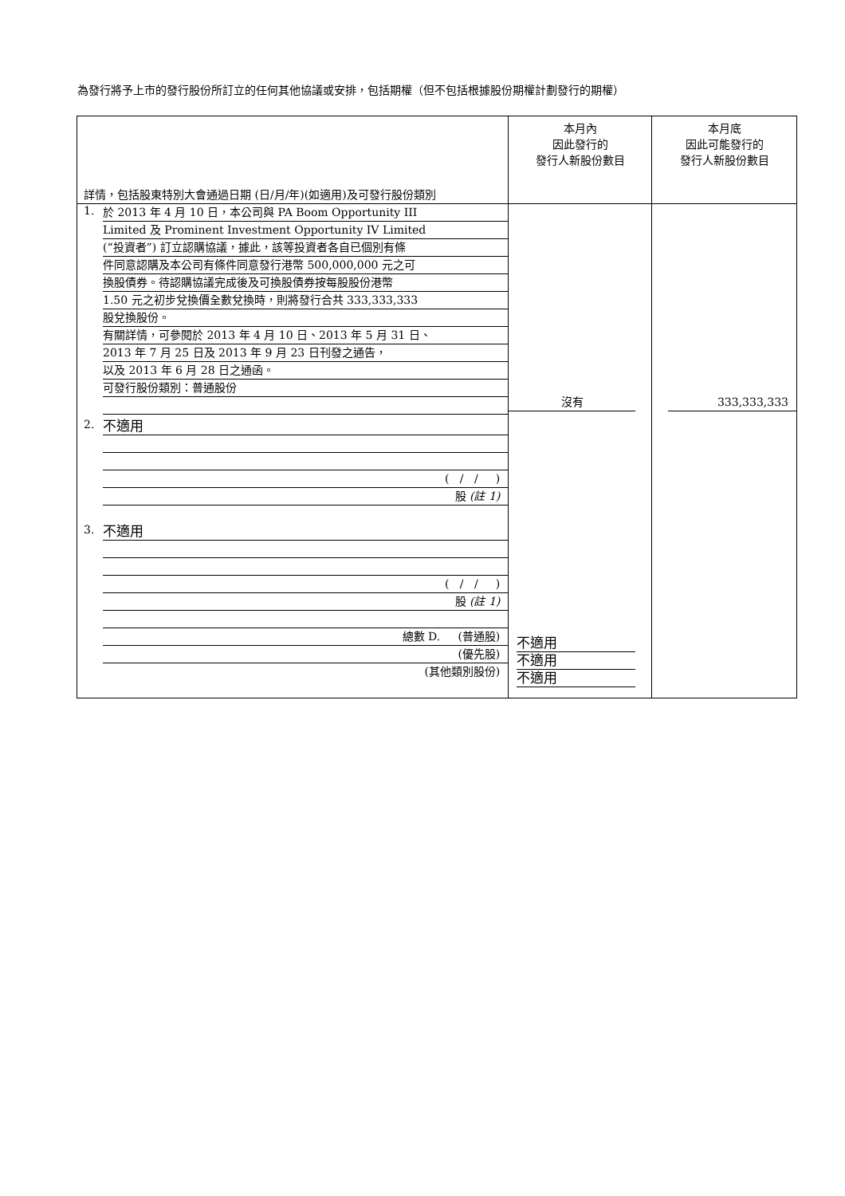為發行將予上市的發行股份所訂立的任何其他協議或安排，包括期權（但不包括根據股份期權計劃發行的期權）
| 詳情，包括股東特別大會通過日期 (日/月/年)(如適用)及可發行股份類別 | 本月內 因此發行的 發行人新股份數目 | 本月底 因此可能發行的 發行人新股份數目 |
| 1. 於 2013 年 4 月 10 日，本公司與 PA Boom Opportunity III Limited 及 Prominent Investment Opportunity IV Limited (“投資者”) 訂立認購協議，據此，該等投資者各自已個別有條 件同意認購及本公司有條件同意發行港幣 500,000,000 元之可 換股債券。待認購協議完成後及可換股債券按每股股份港幣 1.50 元之初步兌換價全數兌換時，則將發行合共 333,333,333 股兌換股份。 有關詳情，可參閱於 2013 年 4 月 10 日、2013 年 5 月 31 日、 2013 年 7 月 25 日及 2013 年 9 月 23 日刊發之通告， 以及 2013 年 6 月 28 日之通函。 可發行股份類別：普通股份 2. 不適用 ( / / ) 股 (註 1) 3. 不適用 ( / / ) 股 (註 1) 總數 D. (普通股) (優先股) (其他類別股份) | 沒有 不適用 不適用 不適用 | 333,333,333 |